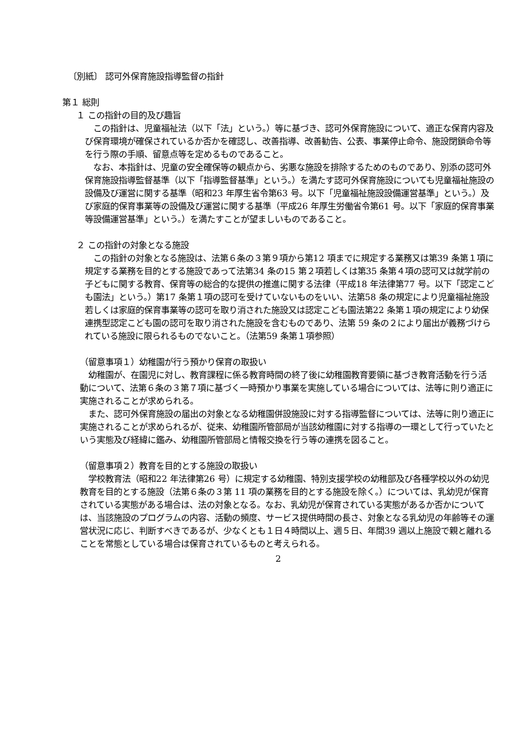〔別紙〕 認可外保育施設指導監督の指針
第１ 総則
１ この指針の目的及び趣旨
　この指針は、児童福祉法（以下「法」という。）等に基づき、認可外保育施設について、適正な保育内容及び保育環境が確保されているか否かを確認し、改善指導、改善勧告、公表、事業停止命令、施設閉鎖命令等を行う際の手順、留意点等を定めるものであること。
　なお、本指針は、児童の安全確保等の観点から、劣悪な施設を排除するためのものであり、別添の認可外保育施設指導監督基準（以下「指導監督基準」という。）を満たす認可外保育施設についても児童福祉施設の設備及び運営に関する基準（昭和23 年厚生省令第63 号。以下「児童福祉施設設備運営基準」という。）及び家庭的保育事業等の設備及び運営に関する基準（平成26 年厚生労働省令第61 号。以下「家庭的保育事業等設備運営基準」という。）を満たすことが望ましいものであること。
２ この指針の対象となる施設
　この指針の対象となる施設は、法第６条の３第９項から第12 項までに規定する業務又は第39 条第１項に規定する業務を目的とする施設であって法第34 条の15 第２項若しくは第35 条第４項の認可又は就学前の子どもに関する教育、保育等の総合的な提供の推進に関する法律（平成18 年法律第77 号。以下「認定こども園法」という。）第17 条第１項の認可を受けていないものをいい、法第58 条の規定により児童福祉施設若しくは家庭的保育事業等の認可を取り消された施設又は認定こども園法第22 条第１項の規定により幼保連携型認定こども園の認可を取り消された施設を含むものであり、法第 59 条の２により届出が義務づけられている施設に限られるものでないこと。（法第59 条第１項参照）
（留意事項１）幼稚園が行う預かり保育の取扱い
　幼稚園が、在園児に対し、教育課程に係る教育時間の終了後に幼稚園教育要領に基づき教育活動を行う活動について、法第６条の３第７項に基づく一時預かり事業を実施している場合については、法等に則り適正に実施されることが求められる。
　また、認可外保育施設の届出の対象となる幼稚園併設施設に対する指導監督については、法等に則り適正に実施されることが求められるが、従来、幼稚園所管部局が当該幼稚園に対する指導の一環として行っていたという実態及び経緯に鑑み、幼稚園所管部局と情報交換を行う等の連携を図ること。
（留意事項２）教育を目的とする施設の取扱い
　学校教育法（昭和22 年法律第26 号）に規定する幼稚園、特別支援学校の幼稚部及び各種学校以外の幼児教育を目的とする施設（法第６条の３第 11 項の業務を目的とする施設を除く。）については、乳幼児が保育されている実態がある場合は、法の対象となる。なお、乳幼児が保育されている実態があるか否かについては、当該施設のプログラムの内容、活動の頻度、サービス提供時間の長さ、対象となる乳幼児の年齢等その運営状況に応じ、判断すべきであるが、少なくとも１日４時間以上、週５日、年間39 週以上施設で親と離れることを常態としている場合は保育されているものと考えられる。
2